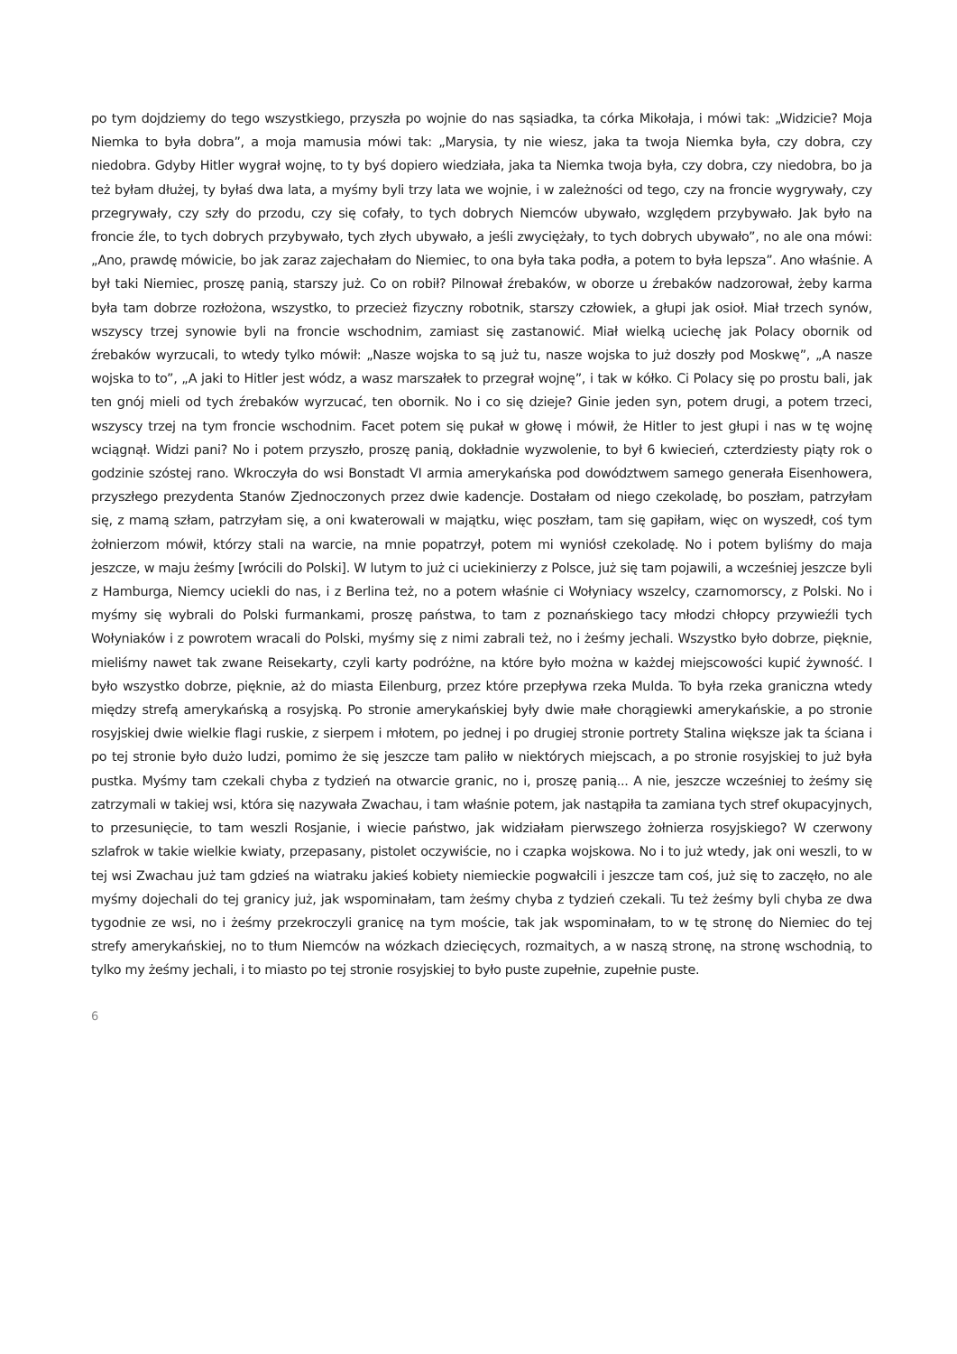po tym dojdziemy do tego wszystkiego, przyszła po wojnie do nas sąsiadka, ta córka Mikołaja, i mówi tak: „Widzicie? Moja Niemka to była dobra”, a moja mamusia mówi tak: „Marysia, ty nie wiesz, jaka ta twoja Niemka była, czy dobra, czy niedobra. Gdyby Hitler wygrał wojnę, to ty byś dopiero wiedziała, jaka ta Niemka twoja była, czy dobra, czy niedobra, bo ja też byłam dłużej, ty byłaś dwa lata, a myśmy byli trzy lata we wojnie, i w zależności od tego, czy na froncie wygrywały, czy przegrywały, czy szły do przodu, czy się cofały, to tych dobrych Niemców ubywało, względem przybywało. Jak było na froncie źle, to tych dobrych przybywało, tych złych ubywało, a jeśli zwyciężały, to tych dobrych ubywało”, no ale ona mówi: „Ano, prawdę mówicie, bo jak zaraz zajechałam do Niemiec, to ona była taka podła, a potem to była lepsza”. Ano właśnie. A był taki Niemiec, proszę panią, starszy już. Co on robił? Pilnował źrebaków, w oborze u źrebaków nadzorował, żeby karma była tam dobrze rozłożona, wszystko, to przecież fizyczny robotnik, starszy człowiek, a głupi jak osioł. Miał trzech synów, wszyscy trzej synowie byli na froncie wschodnim, zamiast się zastanowić. Miał wielką uciechę jak Polacy obornik od źrebaków wyrzucali, to wtedy tylko mówił: „Nasze wojska to są już tu, nasze wojska to już doszły pod Moskwę”, „A nasze wojska to to”, „A jaki to Hitler jest wódz, a wasz marszałek to przegrał wojnę”, i tak w kółko. Ci Polacy się po prostu bali, jak ten gnój mieli od tych źrebaków wyrzucać, ten obornik. No i co się dzieje? Ginie jeden syn, potem drugi, a potem trzeci, wszyscy trzej na tym froncie wschodnim. Facet potem się pukał w głowę i mówił, że Hitler to jest głupi i nas w tę wojnę wciągnął. Widzi pani? No i potem przyszło, proszę panią, dokładnie wyzwolenie, to był 6 kwiecień, czterdziesty piąty rok o godzinie szóstej rano. Wkroczyła do wsi Bonstadt VI armia amerykańska pod dowództwem samego generała Eisenhowera, przyszłego prezydenta Stanów Zjednoczonych przez dwie kadencje. Dostałam od niego czekoladę, bo poszłam, patrzyłam się, z mamą szłam, patrzyłam się, a oni kwaterowali w majątku, więc poszłam, tam się gapiłam, więc on wyszedł, coś tym żołnierzom mówił, którzy stali na warcie, na mnie popatrzył, potem mi wyniósł czekoladę. No i potem byliśmy do maja jeszcze, w maju żeśmy [wrócili do Polski]. W lutym to już ci uciekinierzy z Polsce, już się tam pojawili, a wcześniej jeszcze byli z Hamburga, Niemcy uciekli do nas, i z Berlina też, no a potem właśnie ci Wołyniacy wszelcy, czarnomorscy, z Polski. No i myśmy się wybrali do Polski furmankami, proszę państwa, to tam z poznańskiego tacy młodzi chłopcy przywieźli tych Wołyniaków i z powrotem wracali do Polski, myśmy się z nimi zabrali też, no i żeśmy jechali. Wszystko było dobrze, pięknie, mieliśmy nawet tak zwane Reisekarty, czyli karty podróżne, na które było można w każdej miejscowości kupić żywność. I było wszystko dobrze, pięknie, aż do miasta Eilenburg, przez które przepływa rzeka Mulda. To była rzeka graniczna wtedy między strefą amerykańską a rosyjską. Po stronie amerykańskiej były dwie małe chorągiewki amerykańskie, a po stronie rosyjskiej dwie wielkie flagi ruskie, z sierpem i młotem, po jednej i po drugiej stronie portrety Stalina większe jak ta ściana i po tej stronie było dużo ludzi, pomimo że się jeszcze tam paliło w niektórych miejscach, a po stronie rosyjskiej to już była pustka. Myśmy tam czekali chyba z tydzień na otwarcie granic, no i, proszę panią... A nie, jeszcze wcześniej to żeśmy się zatrzymali w takiej wsi, która się nazywała Zwachau, i tam właśnie potem, jak nastąpiła ta zamiana tych stref okupacyjnych, to przesunięcie, to tam weszli Rosjanie, i wiecie państwo, jak widziałam pierwszego żołnierza rosyjskiego? W czerwony szlafrok w takie wielkie kwiaty, przepasany, pistolet oczywiście, no i czapka wojskowa. No i to już wtedy, jak oni weszli, to w tej wsi Zwachau już tam gdzieś na wiatraku jakieś kobiety niemieckie pogwałcili i jeszcze tam coś, już się to zaczęło, no ale myśmy dojechali do tej granicy już, jak wspominałam, tam żeśmy chyba z tydzień czekali. Tu też żeśmy byli chyba ze dwa tygodnie ze wsi, no i żeśmy przekroczyli granicę na tym moście, tak jak wspominałam, to w tę stronę do Niemiec do tej strefy amerykańskiej, no to tłum Niemców na wózkach dziecięcych, rozmaitych, a w naszą stronę, na stronę wschodnią, to tylko my żeśmy jechali, i to miasto po tej stronie rosyjskiej to było puste zupełnie, zupełnie puste.
6